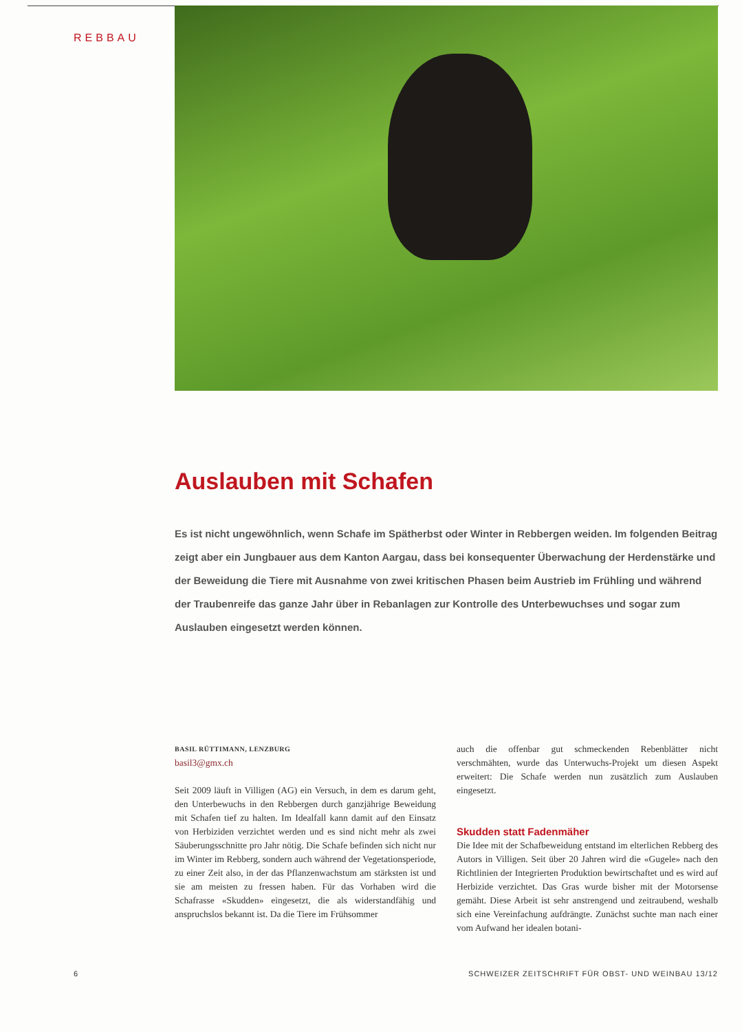REBBAU
Auslauben mit Schafen
Es ist nicht ungewöhnlich, wenn Schafe im Spätherbst oder Winter in Rebbergen weiden. Im folgenden Beitrag zeigt aber ein Jungbauer aus dem Kanton Aargau, dass bei konsequenter Überwachung der Herdenstärke und der Beweidung die Tiere mit Ausnahme von zwei kritischen Phasen beim Austrieb im Frühling und während der Traubenreife das ganze Jahr über in Rebanlagen zur Kontrolle des Unterbewuchses und sogar zum Auslauben eingesetzt werden können.
BASIL RÜTTIMANN, LENZBURG
basil3@gmx.ch
Seit 2009 läuft in Villigen (AG) ein Versuch, in dem es darum geht, den Unterbewuchs in den Rebbergen durch ganzjährige Beweidung mit Schafen tief zu halten. Im Idealfall kann damit auf den Einsatz von Herbiziden verzichtet werden und es sind nicht mehr als zwei Säuberungsschnitte pro Jahr nötig. Die Schafe befinden sich nicht nur im Winter im Rebberg, sondern auch während der Vegetationsperiode, zu einer Zeit also, in der das Pflanzenwachstum am stärksten ist und sie am meisten zu fressen haben. Für das Vorhaben wird die Schafrasse «Skudden» eingesetzt, die als widerstandfähig und anspruchslos bekannt ist. Da die Tiere im Frühsommer
auch die offenbar gut schmeckenden Rebenblätter nicht verschmähten, wurde das Unterwuchs-Projekt um diesen Aspekt erweitert: Die Schafe werden nun zusätzlich zum Auslauben eingesetzt.
Skudden statt Fadenmäher
Die Idee mit der Schafbeweidung entstand im elterlichen Rebberg des Autors in Villigen. Seit über 20 Jahren wird die «Gugele» nach den Richtlinien der Integrierten Produktion bewirtschaftet und es wird auf Herbizide verzichtet. Das Gras wurde bisher mit der Motorsense gemäht. Diese Arbeit ist sehr anstrengend und zeitraubend, weshalb sich eine Vereinfachung aufdrängte. Zunächst suchte man nach einer vom Aufwand her idealen botani-
6 SCHWEIZER ZEITSCHRIFT FÜR OBST- UND WEINBAU 13/12